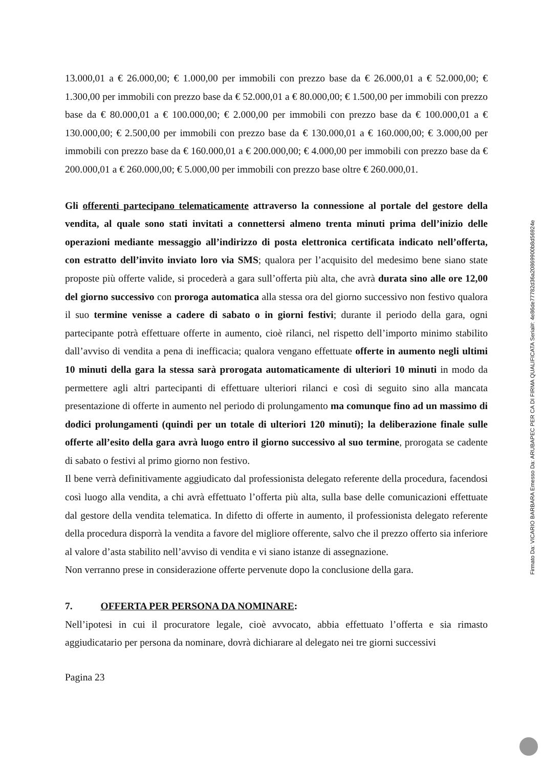13.000,01 a € 26.000,00; € 1.000,00 per immobili con prezzo base da € 26.000,01 a € 52.000,00; € 1.300,00 per immobili con prezzo base da € 52.000,01 a € 80.000,00; € 1.500,00 per immobili con prezzo base da € 80.000,01 a € 100.000,00; € 2.000,00 per immobili con prezzo base da € 100.000,01 a € 130.000,00; € 2.500,00 per immobili con prezzo base da € 130.000,01 a € 160.000,00; € 3.000,00 per immobili con prezzo base da € 160.000,01 a € 200.000,00; € 4.000,00 per immobili con prezzo base da € 200.000,01 a € 260.000,00; € 5.000,00 per immobili con prezzo base oltre € 260.000,01.
Gli offerenti partecipano telematicamente attraverso la connessione al portale del gestore della vendita, al quale sono stati invitati a connettersi almeno trenta minuti prima dell’inizio delle operazioni mediante messaggio all’indirizzo di posta elettronica certificata indicato nell’offerta, con estratto dell’invito inviato loro via SMS; qualora per l’acquisito del medesimo bene siano state proposte più offerte valide, si procederà a gara sull’offerta più alta, che avrà durata sino alle ore 12,00 del giorno successivo con proroga automatica alla stessa ora del giorno successivo non festivo qualora il suo termine venisse a cadere di sabato o in giorni festivi; durante il periodo della gara, ogni partecipante potrà effettuare offerte in aumento, cioè rilanci, nel rispetto dell’importo minimo stabilito dall’avviso di vendita a pena di inefficacia; qualora vengano effettuate offerte in aumento negli ultimi 10 minuti della gara la stessa sarà prorogata automaticamente di ulteriori 10 minuti in modo da permettere agli altri partecipanti di effettuare ulteriori rilanci e così di seguito sino alla mancata presentazione di offerte in aumento nel periodo di prolungamento ma comunque fino ad un massimo di dodici prolungamenti (quindi per un totale di ulteriori 120 minuti); la deliberazione finale sulle offerte all’esito della gara avrà luogo entro il giorno successivo al suo termine, prorogata se cadente di sabato o festivi al primo giorno non festivo.
Il bene verrà definitivamente aggiudicato dal professionista delegato referente della procedura, facendosi così luogo alla vendita, a chi avrà effettuato l’offerta più alta, sulla base delle comunicazioni effettuate dal gestore della vendita telematica. In difetto di offerte in aumento, il professionista delegato referente della procedura disporrà la vendita a favore del migliore offerente, salvo che il prezzo offerto sia inferiore al valore d’asta stabilito nell’avviso di vendita e vi siano istanze di assegnazione.
Non verranno prese in considerazione offerte pervenute dopo la conclusione della gara.
7. OFFERTA PER PERSONA DA NOMINARE:
Nell’ipotesi in cui il procuratore legale, cioè avvocato, abbia effettuato l’offerta e sia rimasto aggiudicatario per persona da nominare, dovrà dichiarare al delegato nei tre giorni successivi
Pagina 23
Firmato Da: VICARIO BARBARA Emesso Da: ARUBAPEC PER CA DI FIRMA QUALIFICATA Serial#: 4e86de77782d36a20869900b8d56924e